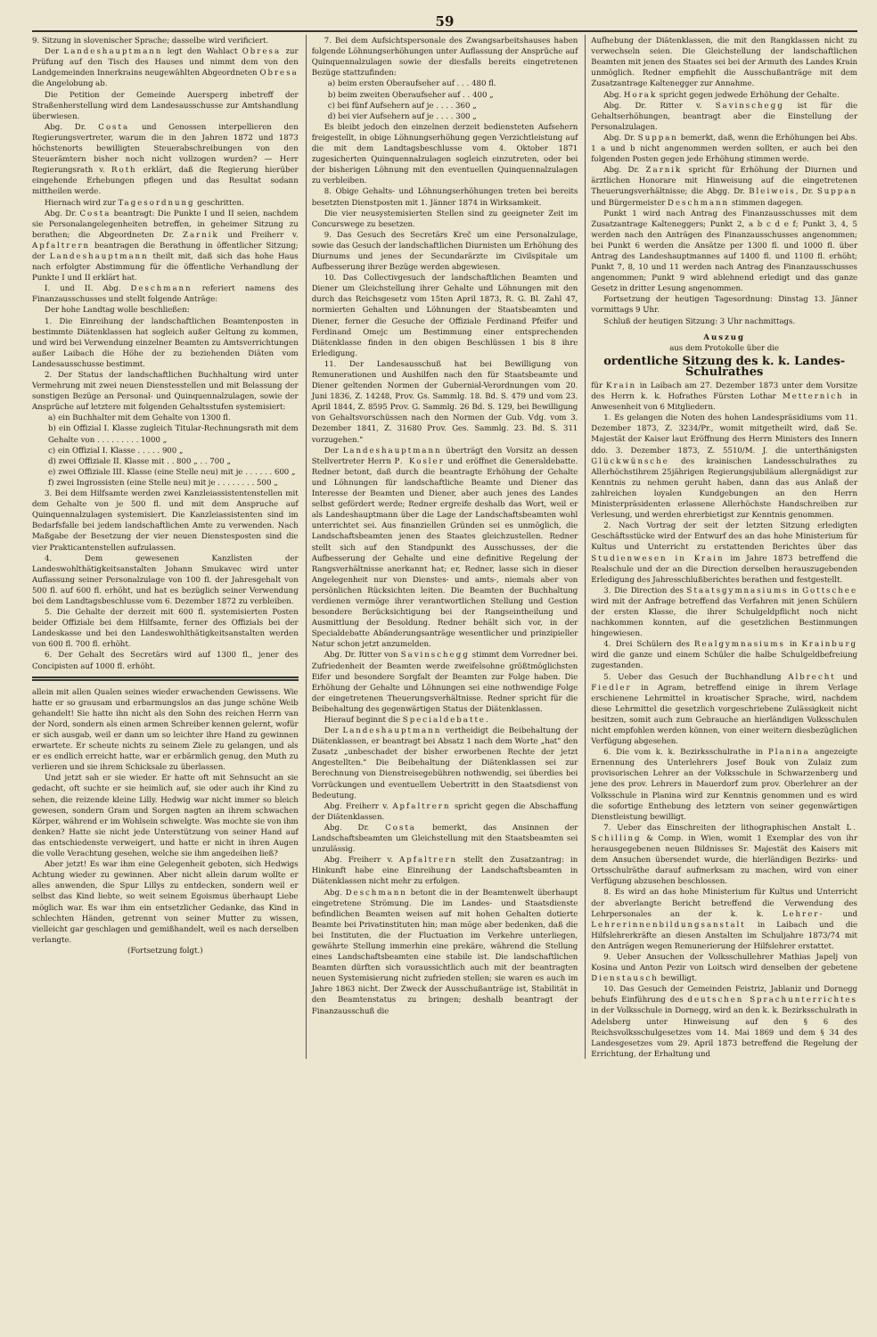59
9. Sitzung in slovenischer Sprache; dasselbe wird verificiert.
Der Landeshauptmann legt den Wahlact Obresa zur Prüfung auf den Tisch des Hauses und nimmt dem von den Landgemeinden Innerkrains neugewählten Abgeordneten Obresa die Angelobung ab.
Die Petition der Gemeinde Auersperg inbetreff der Straßenherstellung wird dem Landesausschusse zur Amtshandlung überwiesen.
Abg. Dr. Costa und Genossen interpellieren den Regierungsvertreter, warum die in den Jahren 1872 und 1873 höchstenorts bewilligten Steuerabschreibungen von den Steuerämtern bisher noch nicht vollzogen wurden? — Herr Regierungsrath v. Roth erklärt, daß die Regierung hierüber eingehende Erhebungen pflegen und das Resultat sodann mittheilen werde.
Hiernach wird zur Tagesordnung geschritten.
Abg. Dr. Costa beantragt: Die Punkte I und II seien, nachdem sie Personalangelegenheiten betreffen, in geheimer Sitzung zu berathen; die Abgeordneten Dr. Zarnik und Freiherr v. Apfaltrern beantragen die Berathung in öffentlicher Sitzung; der Landeshauptmann theilt mit, daß sich das hohe Haus nach erfolgter Abstimmung für die öffentliche Verhandlung der Punkte I und II erklärt hat.
I. und II. Abg. Deschmann referiert namens des Finanzausschusses und stellt folgende Anträge:
Der hohe Landtag wolle beschließen:
1. Die Einreihung der landschaftlichen Beamtenposten in bestimmte Diätenklassen hat sogleich außer Geltung zu kommen, und wird bei Verwendung einzelner Beamten zu Amtsverrichtungen außer Laibach die Höhe der zu beziehenden Diäten vom Landesausschusse bestimmt.
2. Der Status der landschaftlichen Buchhaltung wird unter Vermehrung mit zwei neuen Dienstesstellen und mit Belassung der sonstigen Bezüge an Personal- und Quinquennalzulagen, sowie der Ansprüche auf letztere mit folgenden Gehaltsstufen systemisiert:
a) ein Buchhalter mit dem Gehalte von 1300 fl.
b) ein Offizial I. Klasse zugleich Titular-Rechnungsrath mit dem Gehalte von . . . . . . . . . 1000 „
c) ein Offizial I. Klasse . . . . . 900 „
d) zwei Offiziale II. Klasse mit . . 800 „ . . 700 „
e) zwei Offiziale III. Klasse (eine Stelle neu) mit je . . . . . . 600 „
f) zwei Ingrossisten (eine Stelle neu) mit je . . . . . . . . 500 „
3. Bei dem Hilfsamte werden zwei Kanzleiassistentenstellen mit dem Gehalte von je 500 fl. und mit dem Anspruche auf Quinquennalzulagen systemisiert. Die Kanzleiassistenten sind im Bedarfsfalle bei jedem landschaftlichen Amte zu verwenden. Nach Maßgabe der Besetzung der vier neuen Dienstesposten sind die vier Prakticantenstellen aufzulassen.
4. Dem gewesenen Kanzlisten der Landeswohlthätigkeitsanstalten Johann Smukavec wird unter Auflassung seiner Personalzulage von 100 fl. der Jahresgehalt von 500 fl. auf 600 fl. erhöht, und hat es bezüglich seiner Verwendung bei dem Landtagsbeschlusse vom 6. Dezember 1872 zu verbleiben.
5. Die Gehalte der derzeit mit 600 fl. systemisierten Posten beider Offiziale bei dem Hilfsamte, ferner des Offizials bei der Landeskasse und bei den Landeswohlthätigkeitsanstalten werden von 600 fl. 700 fl. erhöht.
6. Der Gehalt des Secretärs wird auf 1300 fl., jener des Concipisten auf 1000 fl. erhöht.
allein mit allen Qualen seines wieder erwachenden Gewissens. Wie hatte er so grausam und erbarmungslos an das junge schöne Weib gehandelt! Sie hatte ihn nicht als den Sohn des reichen Herrn van der Nord, sondern als einen armen Schreiber kennen gelernt, wofür er sich ausgab, weil er dann um so leichter ihre Hand zu gewinnen erwartete. Er scheute nichts zu seinem Ziele zu gelangen, und als er es endlich erreicht hatte, war er erbärmlich genug, den Muth zu verlieren und sie ihrem Schicksale zu überlassen.
Und jetzt sah er sie wieder. Er hatte oft mit Sehnsucht an sie gedacht, oft suchte er sie heimlich auf, sie oder auch ihr Kind zu sehen, die reizende kleine Lilly. Hedwig war nicht immer so bleich gewesen, sondern Gram und Sorgen nagten an ihrem schwachen Körper, während er im Wohlsein schwelgte. Was mochte sie von ihm denken? Hatte sie nicht jede Unterstützung von seiner Hand auf das entschiedenste verweigert, und hatte er nicht in ihren Augen die volle Verachtung gesehen, welche sie ihm angedeihen ließ?
Aber jetzt! Es war ihm eine Gelegenheit geboten, sich Hedwigs Achtung wieder zu gewinnen. Aber nicht allein darum wollte er alles anwenden, die Spur Lillys zu entdecken, sondern weil er selbst das Kind liebte, so weit seinem Egoismus überhaupt Liebe möglich war. Es war ihm ein entsetzlicher Gedanke, das Kind in schlechten Händen, getrennt von seiner Mutter zu wissen, vielleicht gar geschlagen und gemißhandelt, weil es nach derselben verlangte.
(Fortsetzung folgt.)
7. Bei dem Aufsichtspersonale des Zwangsarbeitshauses haben folgende Löhnungserhöhungen unter Auflassung der Ansprüche auf Quinquennalzulagen sowie der diesfalls bereits eingetretenen Bezüge stattzufinden:
a) beim ersten Oberaufseher auf . . . 480 fl.
b) beim zweiten Oberaufseher auf . . 400 „
c) bei fünf Aufsehern auf je . . . . 360 „
d) bei vier Aufsehern auf je . . . . 300 „
Es bleibt jedoch den einzelnen derzeit bediensteten Aufsehern freigestellt, in obige Löhnungserhöhung gegen Verzichtleistung auf die mit dem Landtagsbeschlusse vom 4. Oktober 1871 zugesicherten Quinquennalzulagen sogleich einzutreten, oder bei der bisherigen Löhnung mit den eventuellen Quinquennalzulagen zu verbleiben.
8. Obige Gehalts- und Löhnungserhöhungen treten bei bereits besetzten Dienstposten mit 1. Jänner 1874 in Wirksamkeit.
Die vier neusystemisierten Stellen sind zu geeigneter Zeit im Concurswege zu besetzen.
9. Das Gesuch des Secretärs Kreč um eine Personalzulage, sowie das Gesuch der landschaftlichen Diurnisten um Erhöhung des Diurnums und jenes der Secundarärzte im Civilspitale um Aufbesserung ihrer Bezüge werden abgewiesen.
10. Das Collectivgesuch der landschaftlichen Beamten und Diener um Gleichstellung ihrer Gehalte und Löhnungen mit den durch das Reichsgesetz vom 15ten April 1873, R. G. Bl. Zahl 47, normierten Gehalten und Löhnungen der Staatsbeamten und Diener, ferner die Gesuche der Offiziale Ferdinand Pfeifer und Ferdinand Omejc um Bestimmung einer entsprechenden Diätenklasse finden in den obigen Beschlüssen 1 bis 8 ihre Erledigung.
11. Der Landesausschuß hat bei Bewilligung von Remunerationen und Aushilfen nach den für Staatsbeamte und Diener geltenden Normen der Gubernial-Verordnungen vom 20. Juni 1836, Z. 14248, Prov. Gs. Sammlg. 18. Bd. S. 479 und vom 23. April 1844, Z. 8595 Prov. G. Sammlg. 26 Bd. S. 129, bei Bewilligung von Gehaltsvorschüssen nach den Normen der Gub. Vdg. vom 3. Dezember 1841, Z. 31680 Prov. Ges. Sammlg. 23. Bd. S. 311 vorzugehen."
Der Landeshauptmann überträgt den Vorsitz an dessen Stellvertreter Herrn P. Kosler und eröffnet die Generaldebatte. Redner betont, daß durch die beantragte Erhöhung der Gehalte und Löhnungen für landschaftliche Beamte und Diener das Interesse der Beamten und Diener, aber auch jenes des Landes selbst gefördert werde; Redner ergreife deshalb das Wort, weil er als Landeshauptmann über die Lage der Landschaftsbeamten wohl unterrichtet sei. Aus finanziellen Gründen sei es unmöglich, die Landschaftsbeamten jenen des Staates gleichzustellen. Redner stellt sich auf den Standpunkt des Ausschusses, der die Aufbesserung der Gehalte und eine definitive Regelung der Rangsverhältnisse anerkannt hat; er, Redner, lasse sich in dieser Angelegenheit nur von Dienstes- und amts-, niemals aber von persönlichen Rücksichten leiten. Die Beamten der Buchhaltung verdienen vermöge ihrer verantwortlichen Stellung und Gestion besondere Berücksichtigung bei der Rangseintheilung und Ausmittlung der Besoldung. Redner behält sich vor, in der Specialdebatte Abänderungsanträge wesentlicher und prinzipieller Natur schon jetzt anzumelden.
Abg. Dr. Ritter von Savinschegg stimmt dem Vorredner bei. Zufriedenheit der Beamten werde zweifelsohne größtmöglichsten Eifer und besondere Sorgfalt der Beamten zur Folge haben. Die Erhöhung der Gehalte und Löhnungen sei eine nothwendige Folge der eingetretenen Theuerungsverhältnisse. Redner spricht für die Beibehaltung des gegenwärtigen Status der Diätenklassen.
Hierauf beginnt die Specialdebatte.
Der Landeshauptmann vertheidigt die Beibehaltung der Diätenklassen, er beantragt bei Absatz 1 nach dem Worte „hat" den Zusatz „unbeschadet der bisher erworbenen Rechte der jetzt Angestellten." Die Beibehaltung der Diätenklassen sei zur Berechnung von Dienstreisegebühren nothwendig, sei überdies bei Vorrückungen und eventuellem Uebertritt in den Staatsdienst von Bedeutung.
Abg. Freiherr v. Apfaltrern spricht gegen die Abschaffung der Diätenklassen.
Abg. Dr. Costa bemerkt, das Ansinnen der Landschaftsbeamten um Gleichstellung mit den Staatsbeamten sei unzulässig.
Abg. Freiherr v. Apfaltrern stellt den Zusatzantrag: in Hinkunft habe eine Einreihung der Landschaftsbeamten in Diätenklassen nicht mehr zu erfolgen.
Abg. Deschmann betont die in der Beamtenwelt überhaupt eingetretene Strömung. Die im Landes- und Staatsdienste befindlichen Beamten weisen auf mit hohen Gehalten dotierte Beamte bei Privatinstituten hin; man möge aber bedenken, daß die bei Instituten, die der Fluctuation im Verkehre unterliegen, gewährte Stellung immerhin eine prekäre, während die Stellung eines Landschaftsbeamten eine stabile ist. Die landschaftlichen Beamten dürften sich voraussichtlich auch mit der beantragten neuen Systemisierung nicht zufrieden stellen; sie waren es auch im Jahre 1863 nicht. Der Zweck der Ausschußanträge ist, Stabilität in den Beamtenstatus zu bringen; deshalb beantragt der Finanzausschuß die
Aufhebung der Diätenklassen, die mit den Rangklassen nicht zu verwechseln seien. Die Gleichstellung der landschaftlichen Beamten mit jenen des Staates sei bei der Armuth des Landes Krain unmöglich. Redner empfiehlt die Ausschußanträge mit dem Zusatzantrage Kaltenegger zur Annahme.
Abg. Horak spricht gegen jedwede Erhöhung der Gehalte.
Abg. Dr. Ritter v. Savinschegg ist für die Gehaltserhöhungen, beantragt aber die Einstellung der Personalzulagen.
Abg. Dr. Suppan bemerkt, daß, wenn die Erhöhungen bei Abs. 1 a und b nicht angenommen werden sollten, er auch bei den folgenden Posten gegen jede Erhöhung stimmen werde.
Abg. Dr. Zarnik spricht für Erhöhung der Diurnen und ärztlichen Honorare mit Hinweisung auf die eingetretenen Theuerungsverhältnisse; die Abgg. Dr. Bleiweis, Dr. Suppan und Bürgermeister Deschmann stimmen dagegen.
Punkt 1 wird nach Antrag des Finanzausschusses mit dem Zusatzantrage Kalteneggers; Punkt 2, a b c d e f; Punkt 3, 4, 5 werden nach den Anträgen des Finanzausschusses angenommen; bei Punkt 6 werden die Ansätze per 1300 fl. und 1000 fl. über Antrag des Landeshauptmannes auf 1400 fl. und 1100 fl. erhöht; Punkt 7, 8, 10 und 11 werden nach Antrag des Finanzausschusses angenommen; Punkt 9 wird ablehnend erledigt und das ganze Gesetz in dritter Lesung angenommen.
Fortsetzung der heutigen Tagesordnung: Dinstag 13. Jänner vormittags 9 Uhr.
Schluß der heutigen Sitzung: 3 Uhr nachmittags.
Auszug
aus dem Protokolle über die
ordentliche Sitzung des k. k. Landes-Schulrathes
für Krain in Laibach am 27. Dezember 1873 unter dem Vorsitze des Herrn k. k. Hofrathes Fürsten Lothar Metternich in Anwesenheit von 6 Mitgliedern.
1. Es gelangen die Noten des hohen Landespräsidiums vom 11. Dezember 1873, Z. 3234/Pr., womit mitgetheilt wird, daß Se. Majestät der Kaiser laut Eröffnung des Herrn Ministers des Innern ddo. 3. Dezember 1873, Z. 5510/M. J. die unterthänigsten Glückwünsche des krainischen Landesschulrathes zu Allerhöchstihrem 25jährigen Regierungsjubiläum allergnädigst zur Kenntnis zu nehmen geruht haben, dann das aus Anlaß der zahlreichen loyalen Kundgebungen an den Herrn Ministerpräsidenten erlassene Allerhöchste Handschreiben zur Verlesung, und werden ehrerbietigst zur Kenntnis genommen.
2. Nach Vortrag der seit der letzten Sitzung erledigten Geschäftsstücke wird der Entwurf des an das hohe Ministerium für Kultus und Unterricht zu erstattenden Berichtes über das Studienwesen in Krain im Jahre 1873 betreffend die Realschule und der an die Direction derselben herauszugebenden Erledigung des Jahresschlußberichtes berathen und festgestellt.
3. Die Direction des Staatsgymnasiums in Gottschee wird mit der Anfrage betreffend das Verfahren mit jenen Schülern der ersten Klasse, die ihrer Schulgeldpflicht noch nicht nachkommen konnten, auf die gesetzlichen Bestimmungen hingewiesen.
4. Drei Schülern des Realgymnasiums in Krainburg wird die ganze und einem Schüler die halbe Schulgeldbefreiung zugestanden.
5. Ueber das Gesuch der Buchhandlung Albrecht und Fiedler in Agram, betreffend einige in ihrem Verlage erschienene Lehrmittel in kroatischer Sprache, wird, nachdem diese Lehrmittel die gesetzlich vorgeschriebene Zulässigkeit nicht besitzen, somit auch zum Gebrauche an hierländigen Volksschulen nicht empfohlen werden können, von einer weitern diesbezüglichen Verfügung abgesehen.
6. Die vom k. k. Bezirksschulrathe in Planina angezeigte Ernennung des Unterlehrers Josef Bouk von Zulaiz zum provisorischen Lehrer an der Volksschule in Schwarzenberg und jene des prov. Lehrers in Mauerdorf zum prov. Oberlehrer an der Volksschule in Planina wird zur Kenntnis genommen und es wird die sofortige Enthebung des letztern von seiner gegenwärtigen Dienstleistung bewilligt.
7. Ueber das Einschreiten der lithographischen Anstalt L. Schilling & Comp. in Wien, womit 1 Exemplar des von ihr herausgegebenen neuen Bildnisses Sr. Majestät des Kaisers mit dem Ansuchen übersendet wurde, die hierländigen Bezirks- und Ortsschulräthe darauf aufmerksam zu machen, wird von einer Verfügung abzusehen beschlossen.
8. Es wird an das hohe Ministerium für Kultus und Unterricht der abverlangte Bericht betreffend die Verwendung des Lehrpersonales an der k. k. Lehrer- und Lehrerinnenbildungsanstalt in Laibach und die Hilfslehrerkräfte an diesen Anstalten im Schuljahre 1873/74 mit den Anträgen wegen Remunerierung der Hilfslehrer erstattet.
9. Ueber Ansuchen der Volksschullehrer Mathias Japelj von Kosina und Anton Pezir von Loitsch wird denselben der gebetene Dienstausch bewilligt.
10. Das Gesuch der Gemeinden Feistriz, Jablaniz und Dornegg behufs Einführung des deutschen Sprachunterrichtes in der Volksschule in Dornegg, wird an den k. k. Bezirksschulrath in Adelsberg unter Hinweisung auf den § 6 des Reichsvolksschulgesetzes vom 14. Mai 1869 und dem § 34 des Landesgesetzes vom 29. April 1873 betreffend die Regelung der Errichtung, der Erhaltung und